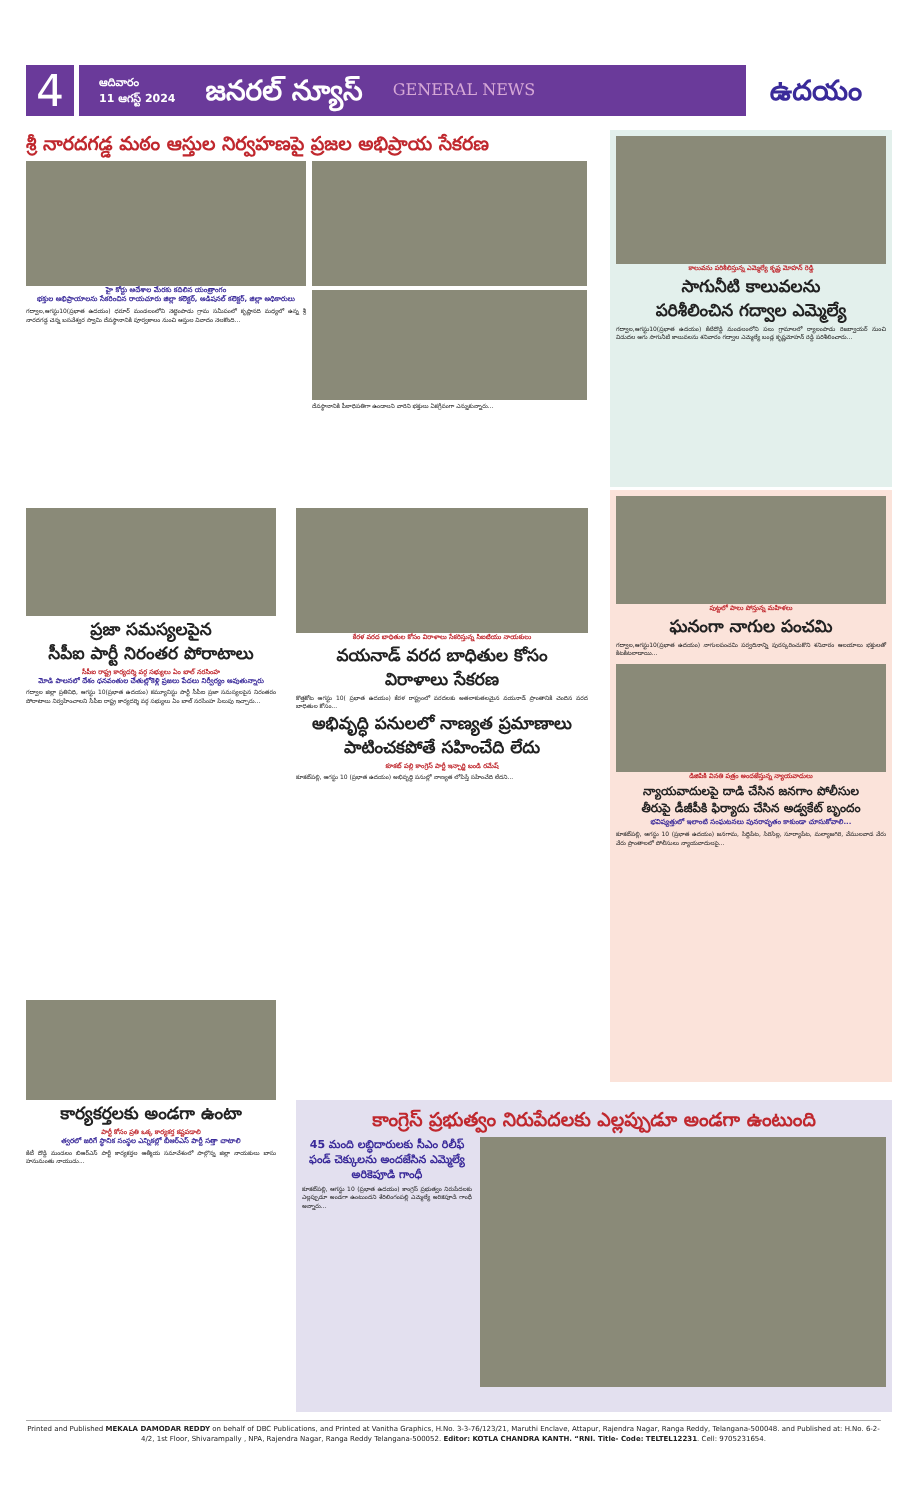4
ఆదివారం
11 ఆగస్ట్ 2024
జనరల్ న్యూస్
GENERAL NEWS
ఉదయం
శ్రీ నారదగడ్డ మఠం ఆస్తుల నిర్వహణపై ప్రజల అభిప్రాయ సేకరణ
హై కోర్టు ఆదేశాల మేరకు కదిలిన యంత్రాంగం
భక్తుల అభిప్రాయాలను సేకరించిన రాయచూరు జిల్లా కలెక్టర్, అడిషనల్ కలెక్టర్, జిల్లా అధికారులు
గద్వాల,ఆగస్టు10(ప్రభాత ఉదయం) ధరూర్ మండలంలోని నెట్టెంపాడు గ్రామ సమీపంలో కృష్ణానది మధ్యలో ఉన్న శ్రీ నారదగడ్డ చెన్న బసవేశ్వర స్వామి దేవస్థానానికి పూర్వకాలం నుంచి ఆస్తుల వివాదం నెలకొంది...
దేవస్థానానికి పీఠాధిపతిగా ఉండాలని వారిని భక్తులు ఏకగ్రీవంగా ఎన్నుకున్నారు...
కాలువను పరిశీలిస్తున్న ఎమ్మెల్యే కృష్ణ మోహన్ రెడ్డి
సాగునీటి కాలువలను
పరిశీలించిన గద్వాల ఎమ్మెల్యే
గద్వాల,ఆగస్టు10(ప్రభాత ఉదయం) కేటిదొడ్డి మండలంలోని పలు గ్రామాలలో ర్యాలంపాడు రిజర్వాయర్ నుంచి విడుదల అగు సాగునీటి కాలువలను శనివారం గద్వాల ఎమ్మెల్యే బండ్ల కృష్ణమోహన్ రెడ్డి పరిశీలించారు...
ప్రజా సమస్యలపైన
సీపీఐ పార్టీ నిరంతర పోరాటాలు
సీపీఐ రాష్ట్ర కార్యదర్శి వర్గ సభ్యులు ఏం బాల్ నరసింహ
మోడి పాలనలో దేశం ధనవంతుల చేతుల్లోకెళ్లి ప్రజలు పేదలు నిర్వీర్యం అవుతున్నారు
గద్వాల జిల్లా ప్రతినిధి, ఆగస్టు 10(ప్రభాత ఉదయం) కమ్యూనిస్టు పార్టీ సీపీఐ ప్రజా సమస్యలపైన నిరంతరం పోరాటాలు నిర్వహించాలని సీపీఐ రాష్ట్ర కార్యదర్శి వర్గ సభ్యులు ఏం బాల్ నరసింహ పిలుపు ఇచ్చారు...
కేరళ వరద బాధితుల కోసం విరాళాలు సేకరిస్తున్న సిఐటియు నాయకులు
వయనాడ్ వరద బాధితుల కోసం
విరాళాలు సేకరణ
కొత్తకోట ఆగస్టు 10( ప్రభాత ఉదయం) కేరళ రాష్ట్రంలో వరదలకు అతలాకుతలమైన వయనాడ్ ప్రాంతానికి చెందిన వరద బాధితుల కోసం...
అభివృద్ధి పనులలో నాణ్యత ప్రమాణాలు
పాటించకపోతే సహించేది లేదు
కూకట్ పల్లి కాంగ్రెస్ పార్టీ ఇన్చార్జి బండి రమేష్
కూకట్‌పల్లి, ఆగస్టు 10 (ప్రభాత ఉదయం) అభివృద్ధి పనుల్లో నాణ్యత లోపిస్తే సహించేది లేదని...
పుట్టలో పాలు పోస్తున్న మహిళలు
ఘనంగా నాగుల పంచమి
గద్వాల,ఆగస్టు10(ప్రభాత ఉదయం) నాగులపంచమి పర్వదినాన్ని పురస్కరించుకొని శనివారం ఆలయాలు భక్తులతో కిటకిటలాడాయి...
డిజిపికి వినతి పత్రం అందజేస్తున్న న్యాయవాదులు
న్యాయవాదులపై దాడి చేసిన జనగాం పోలీసుల
తీరుపై డీజీపీకి ఫిర్యాదు చేసిన అడ్వకేట్ బృందం
భవిష్యత్తులో ఇలాంటి సంఘటనలు పునరావృతం కాకుండా చూసుకోవాలి...
కూకట్‌పల్లి, ఆగస్టు 10 (ప్రభాత ఉదయం) జనగామ, సిద్దిపేట, సిరిసిల్ల, సూర్యాపేట, మల్యాజగిరి, వేములవాడ వేరు వేరు ప్రాంతాలలో పోలీసులు న్యాయవాదులపై...
కార్యకర్తలకు అండగా ఉంటా
పార్టీ కోసం ప్రతి ఒక్క కార్యకర్త కష్టపడాలి
త్వరలో జరిగే స్థానిక సంస్థల ఎన్నికల్లో బీఆర్ఎస్ పార్టీ సత్తా చాటాలి
కేటీ దొడ్డి మండలం బిఆర్ఎస్ పార్టీ కార్యకర్తల ఆత్మీయ సమావేశంలో పాల్గొన్న జిల్లా నాయకులు బాసు హనుమంతు నాయుడు...
కాంగ్రెస్ ప్రభుత్వం నిరుపేదలకు ఎల్లప్పుడూ అండగా ఉంటుంది
45 మంది లబ్ధిదారులకు సీఎం రిలీఫ్ ఫండ్ చెక్కులను అందజేసిన ఎమ్మెల్యే అరికెపూడి గాంధీ
కూకట్‌పల్లి, ఆగస్టు 10 (ప్రభాత ఉదయం) కాంగ్రెస్ ప్రభుత్వం నిరుపేదలకు ఎల్లప్పుడూ అండగా ఉంటుందని శేరిలింగంపల్లి ఎమ్మెల్యే అరికెపూడి గాంధీ అన్నారు...
Printed and Published MEKALA DAMODAR REDDY on behalf of DBC Publications, and Printed at Vanitha Graphics, H.No. 3-3-76/123/21, Maruthi Enclave, Attapur, Rajendra Nagar, Ranga Reddy, Telangana-500048. and Published at: H.No. 6-2-4/2, 1st Floor, Shivarampally , NPA, Rajendra Nagar, Ranga Reddy Telangana-500052. Editor: KOTLA CHANDRA KANTH. “RNI. Title- Code: TELTEL12231. Cell: 9705231654.